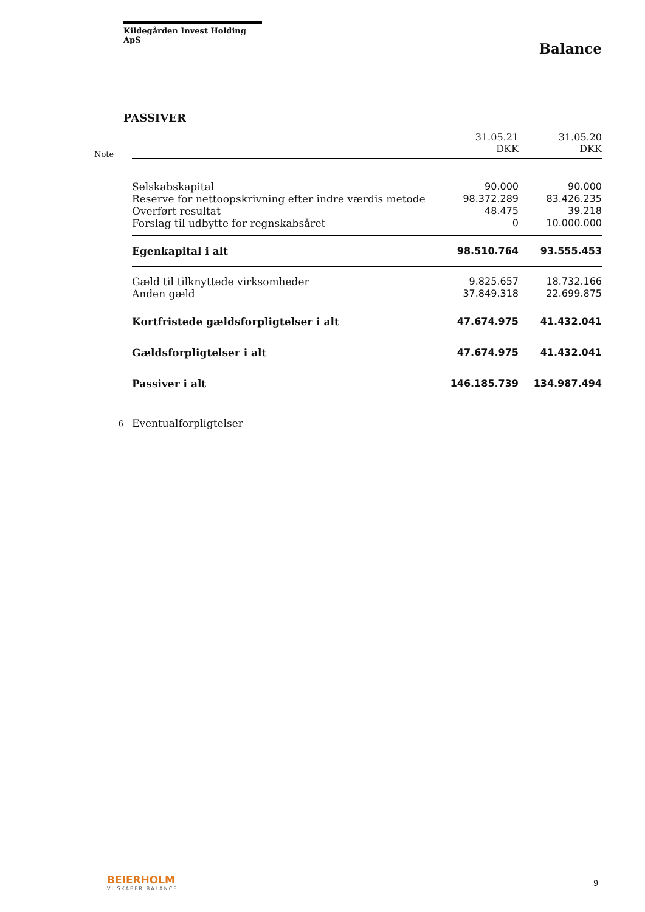Kildegården Invest Holding ApS
Balance
PASSIVER
| Note | | 31.05.21 DKK | 31.05.20 DKK |
| --- | --- | --- | --- |
| | Selskabskapital | 90.000 | 90.000 |
| | Reserve for nettoopskrivning efter indre værdis metode | 98.372.289 | 83.426.235 |
| | Overført resultat | 48.475 | 39.218 |
| | Forslag til udbytte for regnskabsåret | 0 | 10.000.000 |
| | Egenkapital i alt | 98.510.764 | 93.555.453 |
| | Gæld til tilknyttede virksomheder | 9.825.657 | 18.732.166 |
| | Anden gæld | 37.849.318 | 22.699.875 |
| | Kortfristede gældsforpligtelser i alt | 47.674.975 | 41.432.041 |
| | Gældsforpligtelser i alt | 47.674.975 | 41.432.041 |
| | Passiver i alt | 146.185.739 | 134.987.494 |
| 6 | Eventualforpligtelser | | |
BEIERHOLM
VI SKABER BALANCE
9